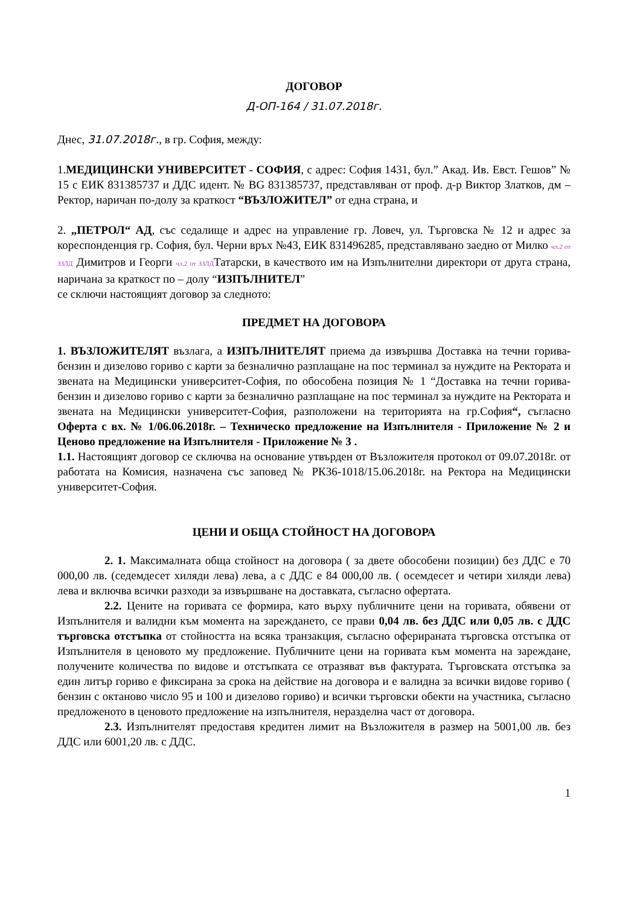ДОГОВОР
Д-ОП-164 / 31.07.2018г.
Днес, 31.07.2018г., в гр. София, между:
1.МЕДИЦИНСКИ УНИВЕРСИТЕТ - СОФИЯ, с адрес: София 1431, бул.” Акад. Ив. Евст. Гешов” № 15 с ЕИК 831385737 и ДДС идент. № BG 831385737, представляван от проф. д-р Виктор Златков, дм – Ректор, наричан по-долу за краткост “ВЪЗЛОЖИТЕЛ” от една страна, и
2. „ПЕТРОЛ“ АД, със седалище и адрес на управление гр. Ловеч, ул. Търговска № 12 и адрес за кореспонденция гр. София, бул. Черни връх №43, ЕИК 831496285, представлявано заедно от Милко чл.2 от ЗЗЛД Димитров и Георги чл.2 от ЗЗЛДТатарски, в качеството им на Изпълнителни директори от друга страна, наричана за краткост по – долу “ИЗПЪЛНИТЕЛ”
се сключи настоящият договор за следното:
ПРЕДМЕТ НА ДОГОВОРА
1. ВЪЗЛОЖИТЕЛЯТ възлага, а ИЗПЪЛНИТЕЛЯТ приема да извършва Доставка на течни горива- бензин и дизелово гориво с карти за безналично разплащане на пос терминал за нуждите на Ректората и звената на Медицински университет-София, по обособена позиция № 1 “Доставка на течни горива- бензин и дизелово гориво с карти за безналично разплащане на пос терминал за нуждите на Ректората и звената на Медицински университет-София, разположени на територията на гр.София“, съгласно Оферта с вх. № 1/06.06.2018г. – Техническо предложение на Изпълнителя - Приложение № 2 и Ценово предложение на Изпълнителя - Приложение № 3 .
1.1. Настоящият договор се сключва на основание утвърден от Възложителя протокол от 09.07.2018г. от работата на Комисия, назначена със заповед № РК36-1018/15.06.2018г. на Ректора на Медицински университет-София.
ЦЕНИ И ОБЩА СТОЙНОСТ НА ДОГОВОРА
2. 1. Максималната обща стойност на договора ( за двете обособени позиции) без ДДС е 70 000,00 лв. (седемдесет хиляди лева) лева, а с ДДС е 84 000,00 лв. ( осемдесет и четири хиляди лева) лева и включва всички разходи за извършване на доставката, съгласно офертата.
2.2. Цените на горивата се формира, като върху публичните цени на горивата, обявени от Изпълнителя и валидни към момента на зареждането, се прави 0,04 лв. без ДДС или 0,05 лв. с ДДС търговска отстъпка от стойността на всяка транзакция, съгласно оферираната търговска отстъпка от Изпълнителя в ценовото му предложение. Публичните цени на горивата към момента на зареждане, получените количества по видове и отстъпката се отразяват във фактурата. Търговската отстъпка за един литър гориво е фиксирана за срока на действие на договора и е валидна за всички видове гориво ( бензин с октаново число 95 и 100 и дизелово гориво) и всички търговски обекти на участника, съгласно предложеното в ценовото предложение на изпълнителя, неразделна част от договора.
2.3. Изпълнителят предоставя кредитен лимит на Възложителя в размер на 5001,00 лв. без ДДС или 6001,20 лв. с ДДС.
1